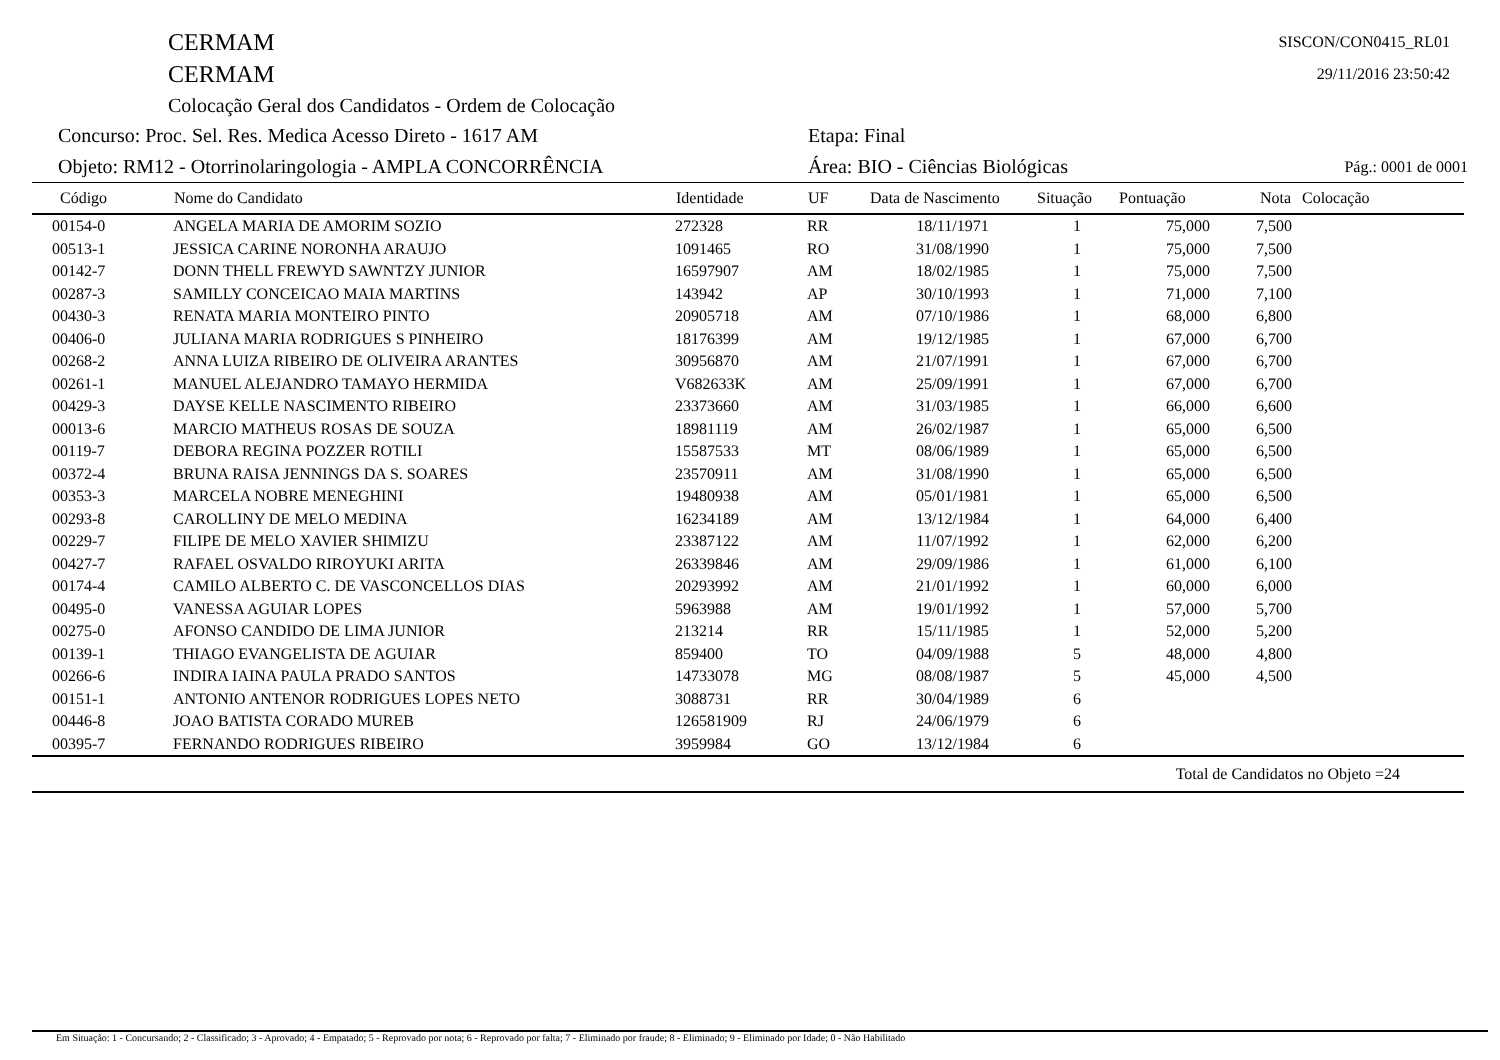CERMAM
CERMAM
Colocação Geral dos Candidatos - Ordem de Colocação
SISCON/CON0415_RL01
29/11/2016 23:50:42
Concurso: Proc. Sel. Res. Medica Acesso Direto - 1617 AM Etapa: Final
Objeto: RM12 - Otorrinolaringologia - AMPLA CONCORRÊNCIA Área: BIO - Ciências Biológicas Pág.: 0001 de 0001
| Código | Nome do Candidato | Identidade | UF | Data de Nascimento | Situação | Pontuação | Nota | Colocação |
| --- | --- | --- | --- | --- | --- | --- | --- | --- |
| 00154-0 | ANGELA MARIA DE AMORIM SOZIO | 272328 | RR | 18/11/1971 | 1 | 75,000 | 7,500 | |
| 00513-1 | JESSICA CARINE NORONHA ARAUJO | 1091465 | RO | 31/08/1990 | 1 | 75,000 | 7,500 | |
| 00142-7 | DONN THELL FREWYD SAWNTZY JUNIOR | 16597907 | AM | 18/02/1985 | 1 | 75,000 | 7,500 | |
| 00287-3 | SAMILLY CONCEICAO MAIA MARTINS | 143942 | AP | 30/10/1993 | 1 | 71,000 | 7,100 | |
| 00430-3 | RENATA MARIA MONTEIRO PINTO | 20905718 | AM | 07/10/1986 | 1 | 68,000 | 6,800 | |
| 00406-0 | JULIANA MARIA RODRIGUES S PINHEIRO | 18176399 | AM | 19/12/1985 | 1 | 67,000 | 6,700 | |
| 00268-2 | ANNA LUIZA RIBEIRO DE OLIVEIRA ARANTES | 30956870 | AM | 21/07/1991 | 1 | 67,000 | 6,700 | |
| 00261-1 | MANUEL ALEJANDRO TAMAYO HERMIDA | V682633K | AM | 25/09/1991 | 1 | 67,000 | 6,700 | |
| 00429-3 | DAYSE KELLE NASCIMENTO RIBEIRO | 23373660 | AM | 31/03/1985 | 1 | 66,000 | 6,600 | |
| 00013-6 | MARCIO MATHEUS ROSAS DE SOUZA | 18981119 | AM | 26/02/1987 | 1 | 65,000 | 6,500 | |
| 00119-7 | DEBORA REGINA POZZER ROTILI | 15587533 | MT | 08/06/1989 | 1 | 65,000 | 6,500 | |
| 00372-4 | BRUNA RAISA JENNINGS DA S. SOARES | 23570911 | AM | 31/08/1990 | 1 | 65,000 | 6,500 | |
| 00353-3 | MARCELA NOBRE MENEGHINI | 19480938 | AM | 05/01/1981 | 1 | 65,000 | 6,500 | |
| 00293-8 | CAROLLINY DE MELO MEDINA | 16234189 | AM | 13/12/1984 | 1 | 64,000 | 6,400 | |
| 00229-7 | FILIPE DE MELO XAVIER SHIMIZU | 23387122 | AM | 11/07/1992 | 1 | 62,000 | 6,200 | |
| 00427-7 | RAFAEL OSVALDO RIROYUKI ARITA | 26339846 | AM | 29/09/1986 | 1 | 61,000 | 6,100 | |
| 00174-4 | CAMILO ALBERTO C. DE VASCONCELLOS DIAS | 20293992 | AM | 21/01/1992 | 1 | 60,000 | 6,000 | |
| 00495-0 | VANESSA AGUIAR LOPES | 5963988 | AM | 19/01/1992 | 1 | 57,000 | 5,700 | |
| 00275-0 | AFONSO CANDIDO DE LIMA JUNIOR | 213214 | RR | 15/11/1985 | 1 | 52,000 | 5,200 | |
| 00139-1 | THIAGO EVANGELISTA DE AGUIAR | 859400 | TO | 04/09/1988 | 5 | 48,000 | 4,800 | |
| 00266-6 | INDIRA IAINA PAULA PRADO SANTOS | 14733078 | MG | 08/08/1987 | 5 | 45,000 | 4,500 | |
| 00151-1 | ANTONIO ANTENOR RODRIGUES LOPES NETO | 3088731 | RR | 30/04/1989 | 6 | | | |
| 00446-8 | JOAO BATISTA CORADO MUREB | 126581909 | RJ | 24/06/1979 | 6 | | | |
| 00395-7 | FERNANDO RODRIGUES RIBEIRO | 3959984 | GO | 13/12/1984 | 6 | | | |
Total de Candidatos no Objeto =24
Em Situação: 1 - Concursando; 2 - Classificado; 3 - Aprovado; 4 - Empatado; 5 - Reprovado por nota; 6 - Reprovado por falta; 7 - Eliminado por fraude; 8 - Eliminado; 9 - Eliminado por Idade; 0 - Não Habilitado